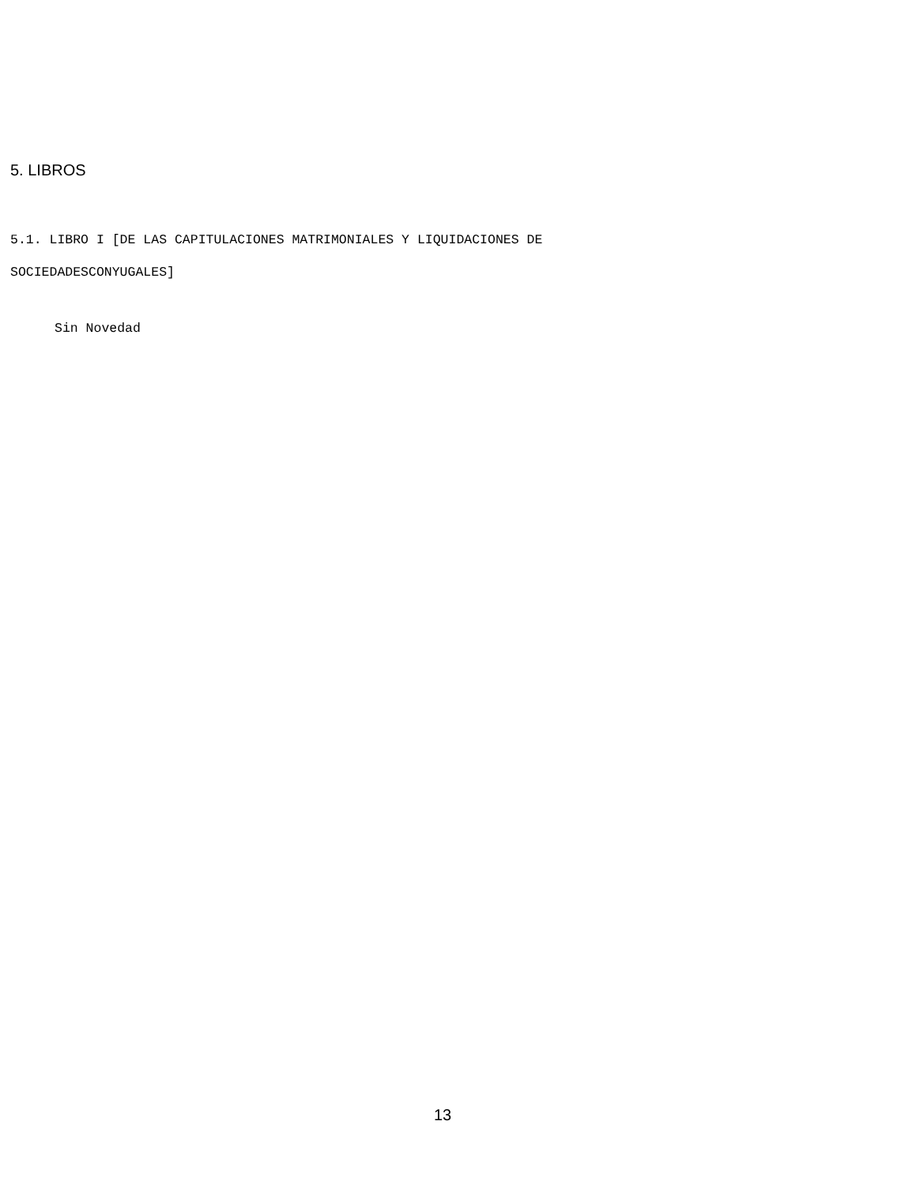5. LIBROS
5.1. LIBRO I [DE LAS CAPITULACIONES MATRIMONIALES Y LIQUIDACIONES DE
SOCIEDADESCONYUGALES]
Sin Novedad
13